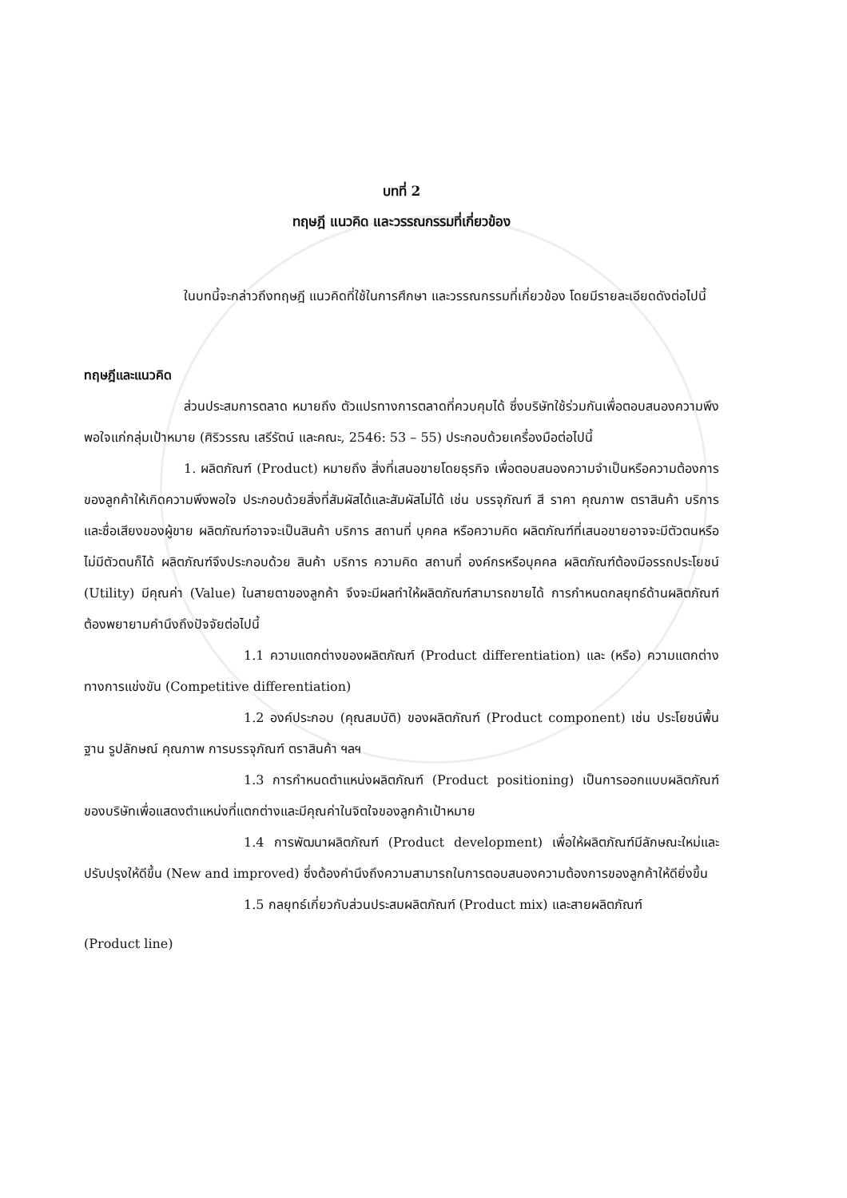บทที่ 2
ทฤษฎี แนวคิด และวรรณกรรมที่เกี่ยวข้อง
ในบทนี้จะกล่าวถึงทฤษฎี แนวคิดที่ใช้ในการศึกษา และวรรณกรรมที่เกี่ยวข้อง โดยมีรายละเอียดดังต่อไปนี้
ทฤษฎีและแนวคิด
ส่วนประสมการตลาด หมายถึง ตัวแปรทางการตลาดที่ควบคุมได้ ซึ่งบริษัทใช้ร่วมกันเพื่อตอบสนองความพึงพอใจแก่กลุ่มเป้าหมาย (ศิริวรรณ เสรีรัตน์ และคณะ, 2546: 53 – 55) ประกอบด้วยเครื่องมือต่อไปนี้
1. ผลิตภัณฑ์ (Product) หมายถึง สิ่งที่เสนอขายโดยธุรกิจ เพื่อตอบสนองความจำเป็นหรือความต้องการของลูกค้าให้เกิดความพึงพอใจ ประกอบด้วยสิ่งที่สัมผัสได้และสัมผัสไม่ได้ เช่น บรรจุภัณฑ์ สี ราคา คุณภาพ ตราสินค้า บริการและชื่อเสียงของผู้ขาย ผลิตภัณฑ์อาจจะเป็นสินค้า บริการ สถานที่ บุคคล หรือความคิด ผลิตภัณฑ์ที่เสนอขายอาจจะมีตัวตนหรือไม่มีตัวตนก็ได้ ผลิตภัณฑ์จึงประกอบด้วย สินค้า บริการ ความคิด สถานที่ องค์กรหรือบุคคล ผลิตภัณฑ์ต้องมีอรรถประโยชน์ (Utility) มีคุณค่า (Value) ในสายตาของลูกค้า จึงจะมีผลทำให้ผลิตภัณฑ์สามารถขายได้ การกำหนดกลยุทธ์ด้านผลิตภัณฑ์ต้องพยายามคำนึงถึงปัจจัยต่อไปนี้
1.1 ความแตกต่างของผลิตภัณฑ์ (Product differentiation) และ (หรือ) ความแตกต่างทางการแข่งขัน (Competitive differentiation)
1.2 องค์ประกอบ (คุณสมบัติ) ของผลิตภัณฑ์ (Product component) เช่น ประโยชน์พื้นฐาน รูปลักษณ์ คุณภาพ การบรรจุภัณฑ์ ตราสินค้า ฯลฯ
1.3 การกำหนดตำแหน่งผลิตภัณฑ์ (Product positioning) เป็นการออกแบบผลิตภัณฑ์ของบริษัทเพื่อแสดงตำแหน่งที่แตกต่างและมีคุณค่าในจิตใจของลูกค้าเป้าหมาย
1.4 การพัฒนาผลิตภัณฑ์ (Product development) เพื่อให้ผลิตภัณฑ์มีลักษณะใหม่และปรับปรุงให้ดีขึ้น (New and improved) ซึ่งต้องคำนึงถึงความสามารถในการตอบสนองความต้องการของลูกค้าให้ดียิ่งขึ้น
1.5 กลยุทธ์เกี่ยวกับส่วนประสมผลิตภัณฑ์ (Product mix) และสายผลิตภัณฑ์
(Product line)